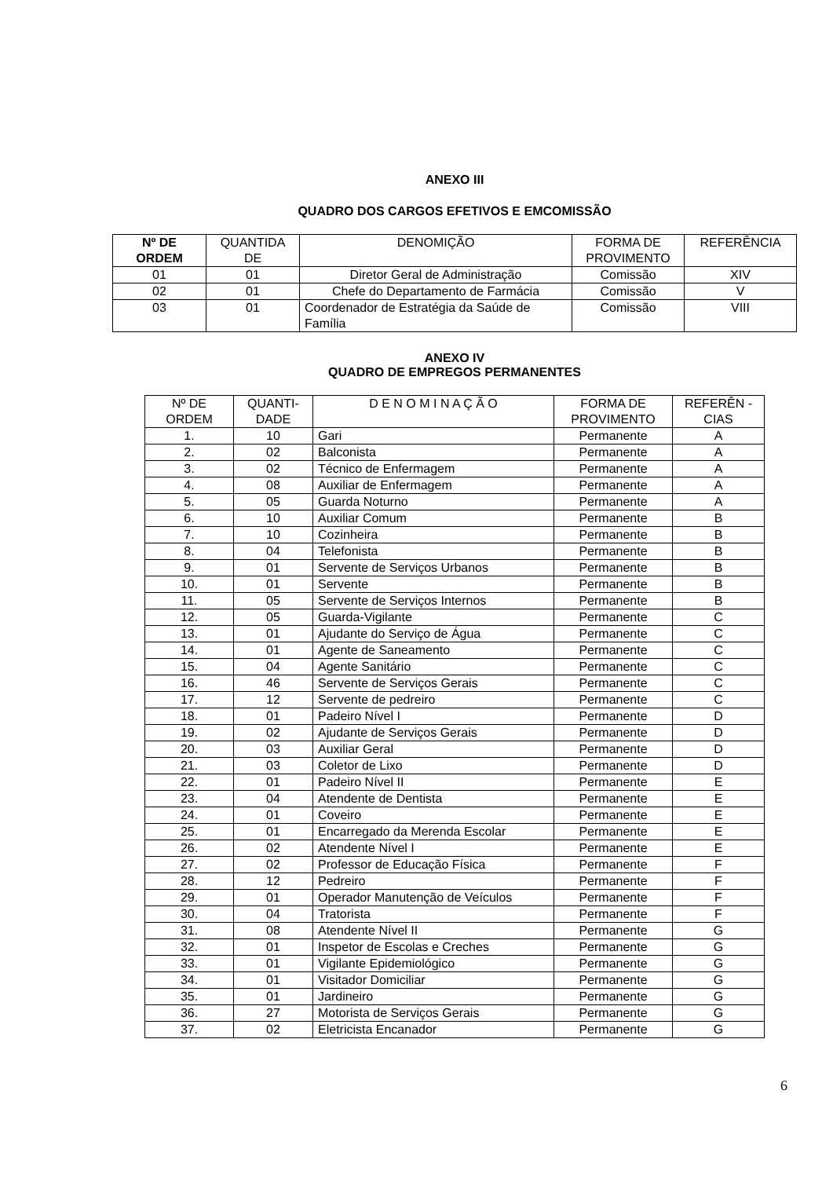ANEXO III
QUADRO DOS CARGOS EFETIVOS E EMCOMISSÃO
| Nº DE ORDEM | QUANTIDA DE | DENOMIÇÃO | FORMA DE PROVIMENTO | REFERÊNCIA |
| --- | --- | --- | --- | --- |
| 01 | 01 | Diretor Geral de Administração | Comissão | XIV |
| 02 | 01 | Chefe do Departamento de Farmácia | Comissão | V |
| 03 | 01 | Coordenador de Estratégia da Saúde de Família | Comissão | VIII |
ANEXO IV
QUADRO DE EMPREGOS PERMANENTES
| Nº DE ORDEM | QUANTI-DADE | D E N O M I N A Ç Ã O | FORMA DE PROVIMENTO | REFERÊN -CIAS |
| --- | --- | --- | --- | --- |
| 1. | 10 | Gari | Permanente | A |
| 2. | 02 | Balconista | Permanente | A |
| 3. | 02 | Técnico de Enfermagem | Permanente | A |
| 4. | 08 | Auxiliar de Enfermagem | Permanente | A |
| 5. | 05 | Guarda Noturno | Permanente | A |
| 6. | 10 | Auxiliar Comum | Permanente | B |
| 7. | 10 | Cozinheira | Permanente | B |
| 8. | 04 | Telefonista | Permanente | B |
| 9. | 01 | Servente de Serviços Urbanos | Permanente | B |
| 10. | 01 | Servente | Permanente | B |
| 11. | 05 | Servente de Serviços Internos | Permanente | B |
| 12. | 05 | Guarda-Vigilante | Permanente | C |
| 13. | 01 | Ajudante do Serviço de Água | Permanente | C |
| 14. | 01 | Agente de Saneamento | Permanente | C |
| 15. | 04 | Agente Sanitário | Permanente | C |
| 16. | 46 | Servente de Serviços Gerais | Permanente | C |
| 17. | 12 | Servente de pedreiro | Permanente | C |
| 18. | 01 | Padeiro Nível I | Permanente | D |
| 19. | 02 | Ajudante de Serviços Gerais | Permanente | D |
| 20. | 03 | Auxiliar Geral | Permanente | D |
| 21. | 03 | Coletor de Lixo | Permanente | D |
| 22. | 01 | Padeiro Nível II | Permanente | E |
| 23. | 04 | Atendente de Dentista | Permanente | E |
| 24. | 01 | Coveiro | Permanente | E |
| 25. | 01 | Encarregado da Merenda Escolar | Permanente | E |
| 26. | 02 | Atendente Nível I | Permanente | E |
| 27. | 02 | Professor de Educação Física | Permanente | F |
| 28. | 12 | Pedreiro | Permanente | F |
| 29. | 01 | Operador Manutenção de Veículos | Permanente | F |
| 30. | 04 | Tratorista | Permanente | F |
| 31. | 08 | Atendente Nível II | Permanente | G |
| 32. | 01 | Inspetor de Escolas e Creches | Permanente | G |
| 33. | 01 | Vigilante Epidemiológico | Permanente | G |
| 34. | 01 | Visitador Domiciliar | Permanente | G |
| 35. | 01 | Jardineiro | Permanente | G |
| 36. | 27 | Motorista de Serviços Gerais | Permanente | G |
| 37. | 02 | Eletricista Encanador | Permanente | G |
6